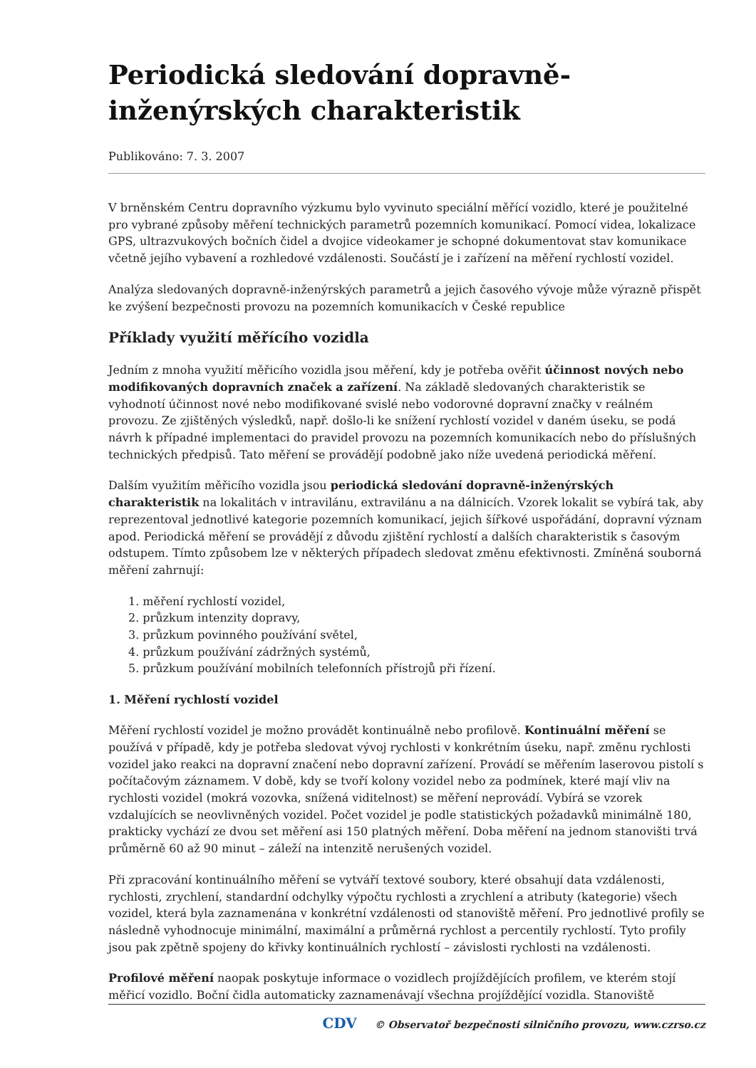Periodická sledování dopravně-inženýrských charakteristik
Publikováno: 7. 3. 2007
V brněnském Centru dopravního výzkumu bylo vyvinuto speciální měřící vozidlo, které je použitelné pro vybrané způsoby měření technických parametrů pozemních komunikací. Pomocí videa, lokalizace GPS, ultrazvukových bočních čidel a dvojice videokamer je schopné dokumentovat stav komunikace včetně jejího vybavení a rozhledové vzdálenosti. Součástí je i zařízení na měření rychlostí vozidel.
Analýza sledovaných dopravně-inženýrských parametrů a jejich časového vývoje může výrazně přispět ke zvýšení bezpečnosti provozu na pozemních komunikacích v České republice
Příklady využití měřícího vozidla
Jedním z mnoha využití měřicího vozidla jsou měření, kdy je potřeba ověřit účinnost nových nebo modifikovaných dopravních značek a zařízení. Na základě sledovaných charakteristik se vyhodnotí účinnost nové nebo modifikované svislé nebo vodorovné dopravní značky v reálném provozu. Ze zjištěných výsledků, např. došlo-li ke snížení rychlostí vozidel v daném úseku, se podá návrh k případné implementaci do pravidel provozu na pozemních komunikacích nebo do příslušných technických předpisů. Tato měření se provádějí podobně jako níže uvedená periodická měření.
Dalším využitím měřicího vozidla jsou periodická sledování dopravně-inženýrských charakteristik na lokalitách v intravilánu, extravilánu a na dálnicích. Vzorek lokalit se vybírá tak, aby reprezentoval jednotlivé kategorie pozemních komunikací, jejich šířkové uspořádání, dopravní význam apod. Periodická měření se provádějí z důvodu zjištění rychlostí a dalších charakteristik s časovým odstupem. Tímto způsobem lze v některých případech sledovat změnu efektivnosti. Zmíněná souborná měření zahrnují:
1. měření rychlostí vozidel,
2. průzkum intenzity dopravy,
3. průzkum povinného používání světel,
4. průzkum používání zádržných systémů,
5. průzkum používání mobilních telefonních přístrojů při řízení.
1. Měření rychlostí vozidel
Měření rychlostí vozidel je možno provádět kontinuálně nebo profilově. Kontinuální měření se používá v případě, kdy je potřeba sledovat vývoj rychlosti v konkrétním úseku, např. změnu rychlosti vozidel jako reakci na dopravní značení nebo dopravní zařízení. Provádí se měřením laserovou pistolí s počítačovým záznamem. V době, kdy se tvoří kolony vozidel nebo za podmínek, které mají vliv na rychlosti vozidel (mokrá vozovka, snížená viditelnost) se měření neprovádí. Vybírá se vzorek vzdalujících se neovlivněných vozidel. Počet vozidel je podle statistických požadavků minimálně 180, prakticky vychází ze dvou set měření asi 150 platných měření. Doba měření na jednom stanovišti trvá průměrně 60 až 90 minut – záleží na intenzitě nerušených vozidel.
Při zpracování kontinuálního měření se vytváří textové soubory, které obsahují data vzdálenosti, rychlosti, zrychlení, standardní odchylky výpočtu rychlosti a zrychlení a atributy (kategorie) všech vozidel, která byla zaznamenána v konkrétní vzdálenosti od stanoviště měření. Pro jednotlivé profily se následně vyhodnocuje minimální, maximální a průměrná rychlost a percentily rychlostí. Tyto profily jsou pak zpětně spojeny do křivky kontinuálních rychlostí – závislosti rychlosti na vzdálenosti.
Profilové měření naopak poskytuje informace o vozidlech projíždějících profilem, ve kterém stojí měřicí vozidlo. Boční čidla automaticky zaznamenávají všechna projíždějící vozidla. Stanoviště
CDV © Observatoř bezpečnosti silničního provozu, www.czrso.cz